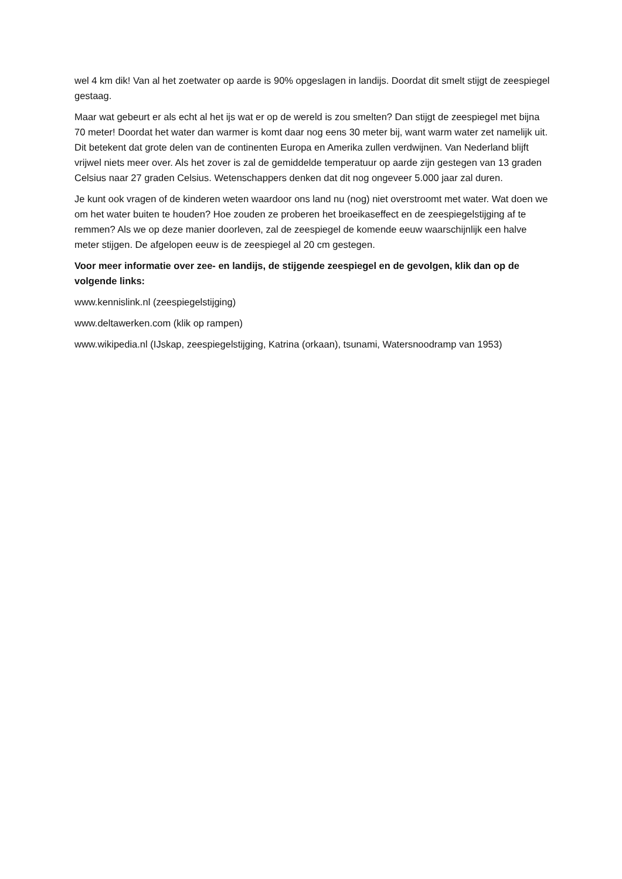wel 4 km dik! Van al het zoetwater op aarde is 90% opgeslagen in landijs. Doordat dit smelt stijgt de zeespiegel gestaag.
Maar wat gebeurt er als echt al het ijs wat er op de wereld is zou smelten? Dan stijgt de zeespiegel met bijna 70 meter! Doordat het water dan warmer is komt daar nog eens 30 meter bij, want warm water zet namelijk uit. Dit betekent dat grote delen van de continenten Europa en Amerika zullen verdwijnen. Van Nederland blijft vrijwel niets meer over. Als het zover is zal de gemiddelde temperatuur op aarde zijn gestegen van 13 graden Celsius naar 27 graden Celsius. Wetenschappers denken dat dit nog ongeveer 5.000 jaar zal duren.
Je kunt ook vragen of de kinderen weten waardoor ons land nu (nog) niet overstroomt met water. Wat doen we om het water buiten te houden? Hoe zouden ze proberen het broeikaseffect en de zeespiegelstijging af te remmen? Als we op deze manier doorleven, zal de zeespiegel de komende eeuw waarschijnlijk een halve meter stijgen. De afgelopen eeuw is de zeespiegel al 20 cm gestegen.
Voor meer informatie over zee- en landijs, de stijgende zeespiegel en de gevolgen, klik dan op de volgende links:
www.kennislink.nl (zeespiegelstijging)
www.deltawerken.com (klik op rampen)
www.wikipedia.nl (IJskap, zeespiegelstijging, Katrina (orkaan), tsunami, Watersnoodramp van 1953)